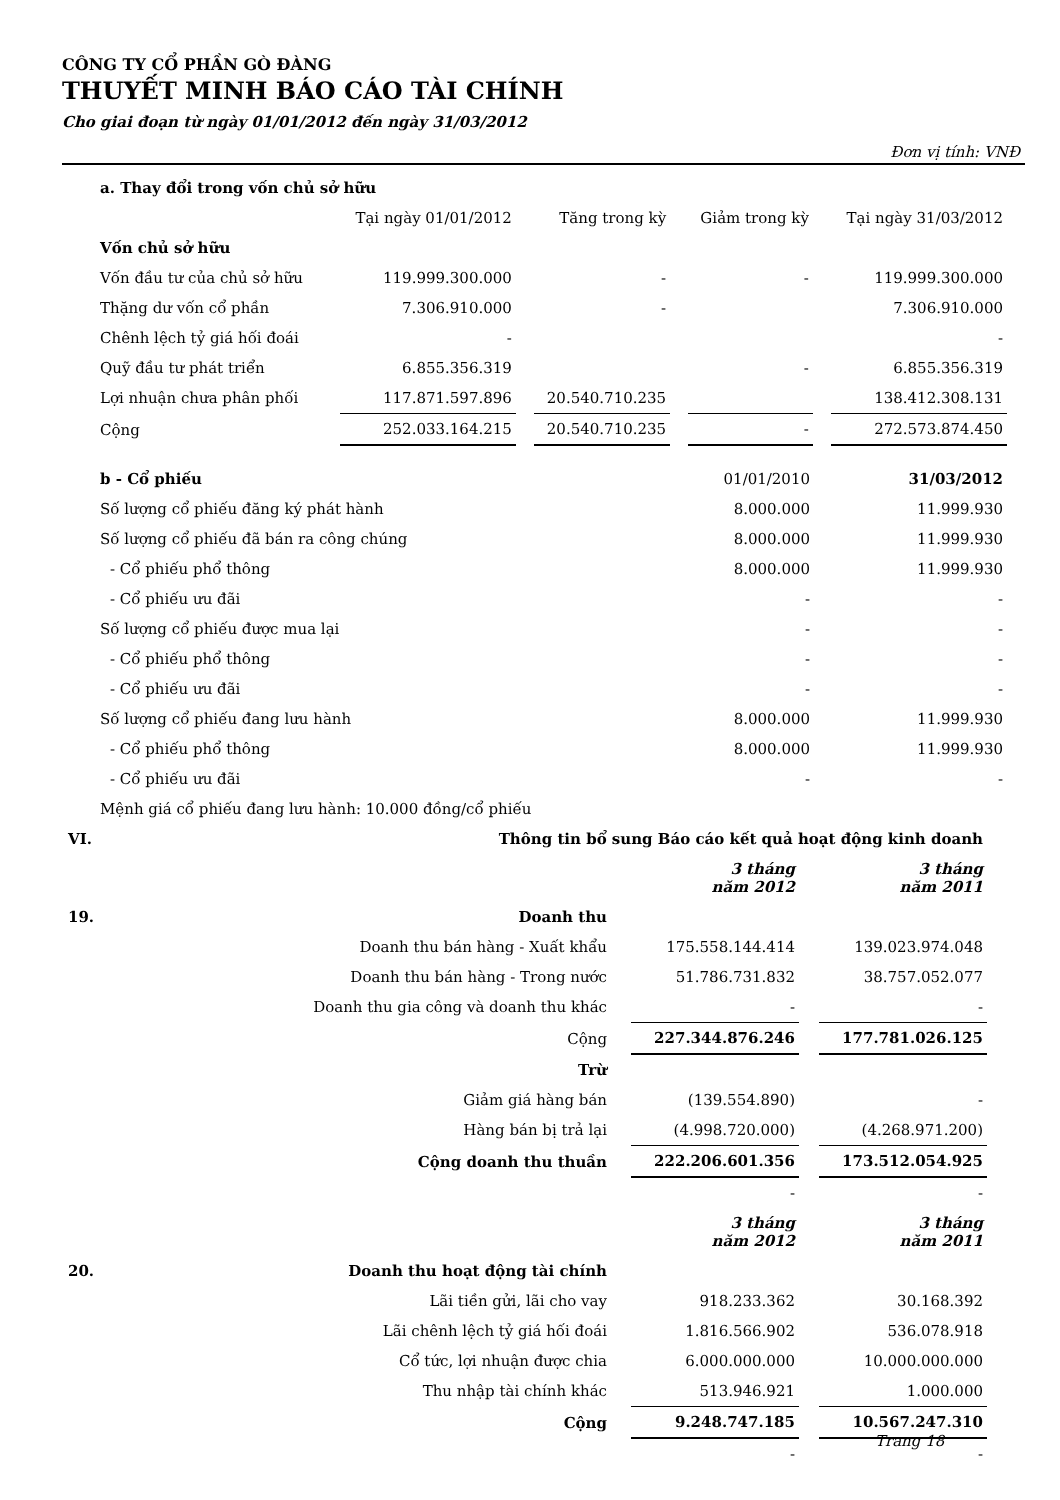CÔNG TY CỔ PHẦN GÒ ĐÀNG
THUYẾT MINH BÁO CÁO TÀI CHÍNH
Cho giai đoạn từ ngày 01/01/2012 đến ngày 31/03/2012
Đơn vị tính: VNĐ
| a. Thay đổi trong vốn chủ sở hữu | | | | |
| | Tại ngày 01/01/2012 | Tăng trong kỳ | Giảm trong kỳ | Tại ngày 31/03/2012 |
| Vốn chủ sở hữu | | | | |
| Vốn đầu tư của chủ sở hữu | 119.999.300.000 | - | - | 119.999.300.000 |
| Thặng dư vốn cổ phần | 7.306.910.000 | - | | 7.306.910.000 |
| Chênh lệch tỷ giá hối đoái | - | | | - |
| Quỹ đầu tư phát triển | 6.855.356.319 | | - | 6.855.356.319 |
| Lợi nhuận chưa phân phối | 117.871.597.896 | 20.540.710.235 | | 138.412.308.131 |
| Cộng | 252.033.164.215 | 20.540.710.235 | - | 272.573.874.450 |
| b - Cổ phiếu | 01/01/2010 | 31/03/2012 |
| Số lượng cổ phiếu đăng ký phát hành | 8.000.000 | 11.999.930 |
| Số lượng cổ phiếu đã bán ra công chúng | 8.000.000 | 11.999.930 |
| - Cổ phiếu phổ thông | 8.000.000 | 11.999.930 |
| - Cổ phiếu ưu đãi | - | - |
| Số lượng cổ phiếu được mua lại | - | - |
| - Cổ phiếu phổ thông | - | - |
| - Cổ phiếu ưu đãi | - | - |
| Số lượng cổ phiếu đang lưu hành | 8.000.000 | 11.999.930 |
| - Cổ phiếu phổ thông | 8.000.000 | 11.999.930 |
| - Cổ phiếu ưu đãi | - | - |
| Mệnh giá cổ phiếu đang lưu hành: 10.000 đồng/cổ phiếu | | |
| VI. | Thông tin bổ sung Báo cáo kết quả hoạt động kinh doanh | | |
| | | 3 tháng năm 2012 | 3 tháng năm 2011 |
| 19. | Doanh thu | | |
| | Doanh thu bán hàng - Xuất khẩu | 175.558.144.414 | 139.023.974.048 |
| | Doanh thu bán hàng - Trong nước | 51.786.731.832 | 38.757.052.077 |
| | Doanh thu gia công và doanh thu khác | - | - |
| | Cộng | 227.344.876.246 | 177.781.026.125 |
| | Trừ | | |
| | Giảm giá hàng bán | (139.554.890) | - |
| | Hàng bán bị trả lại | (4.998.720.000) | (4.268.971.200) |
| | Cộng doanh thu thuần | 222.206.601.356 | 173.512.054.925 |
| | | - | - |
| | | 3 tháng năm 2012 | 3 tháng năm 2011 |
| 20. | Doanh thu hoạt động tài chính | | |
| | Lãi tiền gửi, lãi cho vay | 918.233.362 | 30.168.392 |
| | Lãi chênh lệch tỷ giá hối đoái | 1.816.566.902 | 536.078.918 |
| | Cổ tức, lợi nhuận được chia | 6.000.000.000 | 10.000.000.000 |
| | Thu nhập tài chính khác | 513.946.921 | 1.000.000 |
| | Cộng | 9.248.747.185 | 10.567.247.310 |
| | | - | - |
Trang 18